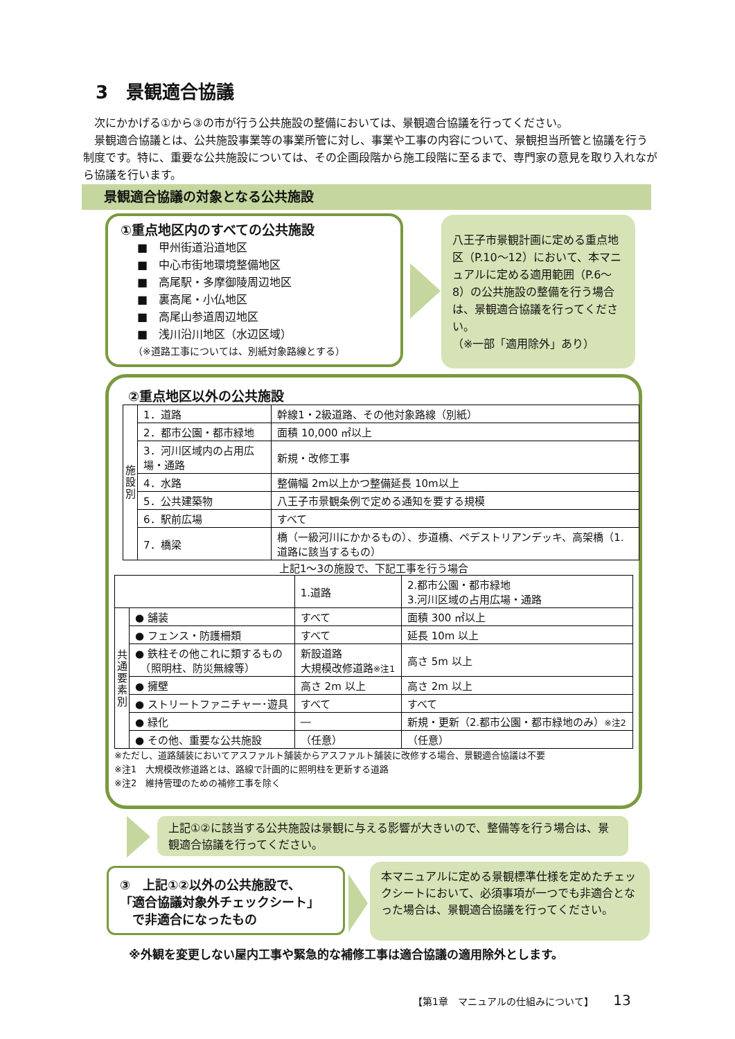3　景観適合協議
　次にかかげる①から③の市が行う公共施設の整備においては、景観適合協議を行ってください。
　景観適合協議とは、公共施設事業等の事業所管に対し、事業や工事の内容について、景観担当所管と協議を行う制度です。特に、重要な公共施設については、その企画段階から施工段階に至るまで、専門家の意見を取り入れながら協議を行います。
景観適合協議の対象となる公共施設
①重点地区内のすべての公共施設
■　甲州街道沿道地区
■　中心市街地環境整備地区
■　高尾駅・多摩御陵周辺地区
■　裏高尾・小仏地区
■　高尾山参道周辺地区
■　浅川沿川地区（水辺区域）
（※道路工事については、別紙対象路線とする）
八王子市景観計画に定める重点地区（P.10～12）において、本マニュアルに定める適用範囲（P.6～8）の公共施設の整備を行う場合は、景観適合協議を行ってください。
（※一部「適用除外」あり）
②重点地区以外の公共施設
| 施 設 別 | 1．道路 | 幹線1・2級道路、その他対象路線（別紙） |
| | 2．都市公園・都市緑地 | 面積 10,000 ㎡以上 |
| | 3．河川区域内の占用広場・通路 | 新規・改修工事 |
| | 4．水路 | 整備幅 2m以上かつ整備延長 10m以上 |
| | 5．公共建築物 | 八王子市景観条例で定める通知を要する規模 |
| | 6．駅前広場 | すべて |
| | 7．橋梁 | 橋（一級河川にかかるもの）、歩道橋、ペデストリアンデッキ、高架橋（1.道路に該当するもの） |
上記1～3の施設で、下記工事を行う場合
| | | 1.道路 | 2.都市公園・都市緑地 3.河川区域の占用広場・通路 |
| 共 通 要 素 別 | ● 舗装 | すべて | 面積 300 ㎡以上 |
| | ● フェンス・防護柵類 | すべて | 延長 10m 以上 |
| | ● 鉄柱その他これに類するもの （照明柱、防災無線等） | 新設道路 大規模改修道路 ※注1 | 高さ 5m 以上 |
| | ● 擁壁 | 高さ 2m 以上 | 高さ 2m 以上 |
| | ● ストリートファニチャー･遊具 | すべて | すべて |
| | ● 緑化 | ― | 新規・更新（2.都市公園・都市緑地のみ） ※注2 |
| | ● その他、重要な公共施設 | （任意） | （任意） |
※ただし、道路舗装においてアスファルト舗装からアスファルト舗装に改修する場合、景観適合協議は不要
※注1　大規模改修道路とは、路線で計画的に照明柱を更新する道路
※注2　維持管理のための補修工事を除く
上記①②に該当する公共施設は景観に与える影響が大きいので、整備等を行う場合は、景観適合協議を行ってください。
③　上記①②以外の公共施設で、
「適合協議対象外チェックシート」
　で非適合になったもの
本マニュアルに定める景観標準仕様を定めたチェックシートにおいて、必須事項が一つでも非適合となった場合は、景観適合協議を行ってください。
※外観を変更しない屋内工事や緊急的な補修工事は適合協議の適用除外とします。
【第1章　マニュアルの仕組みについて】 13